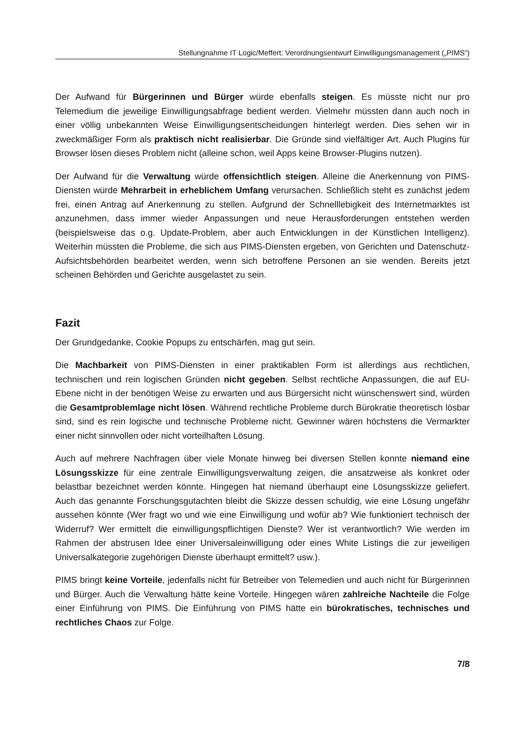Stellungnahme IT Logic/Meffert: Verordnungsentwurf Einwilligungsmanagement („PIMS“)
Der Aufwand für Bürgerinnen und Bürger würde ebenfalls steigen. Es müsste nicht nur pro Telemedium die jeweilige Einwilligungsabfrage bedient werden. Vielmehr müssten dann auch noch in einer völlig unbekannten Weise Einwilligungsentscheidungen hinterlegt werden. Dies sehen wir in zweckmäßiger Form als praktisch nicht realisierbar. Die Gründe sind vielfältiger Art. Auch Plugins für Browser lösen dieses Problem nicht (alleine schon, weil Apps keine Browser-Plugins nutzen).
Der Aufwand für die Verwaltung würde offensichtlich steigen. Alleine die Anerkennung von PIMS-Diensten würde Mehrarbeit in erheblichem Umfang verursachen. Schließlich steht es zunächst jedem frei, einen Antrag auf Anerkennung zu stellen. Aufgrund der Schnelllebigkeit des Internetmarktes ist anzunehmen, dass immer wieder Anpassungen und neue Herausforderungen entstehen werden (beispielsweise das o.g. Update-Problem, aber auch Entwicklungen in der Künstlichen Intelligenz). Weiterhin müssten die Probleme, die sich aus PIMS-Diensten ergeben, von Gerichten und Datenschutz-Aufsichtsbehörden bearbeitet werden, wenn sich betroffene Personen an sie wenden. Bereits jetzt scheinen Behörden und Gerichte ausgelastet zu sein.
Fazit
Der Grundgedanke, Cookie Popups zu entschärfen, mag gut sein.
Die Machbarkeit von PIMS-Diensten in einer praktikablen Form ist allerdings aus rechtlichen, technischen und rein logischen Gründen nicht gegeben. Selbst rechtliche Anpassungen, die auf EU-Ebene nicht in der benötigen Weise zu erwarten und aus Bürgersicht nicht wünschenswert sind, würden die Gesamtproblemlage nicht lösen. Während rechtliche Probleme durch Bürokratie theoretisch lösbar sind, sind es rein logische und technische Probleme nicht. Gewinner wären höchstens die Vermarkter einer nicht sinnvollen oder nicht vorteilhaften Lösung.
Auch auf mehrere Nachfragen über viele Monate hinweg bei diversen Stellen konnte niemand eine Lösungsskizze für eine zentrale Einwilligungsverwaltung zeigen, die ansatzweise als konkret oder belastbar bezeichnet werden könnte. Hingegen hat niemand überhaupt eine Lösungsskizze geliefert. Auch das genannte Forschungsgutachten bleibt die Skizze dessen schuldig, wie eine Lösung ungefähr aussehen könnte (Wer fragt wo und wie eine Einwilligung und wofür ab? Wie funktioniert technisch der Widerruf? Wer ermittelt die einwilligungspflichtigen Dienste? Wer ist verantwortlich? Wie werden im Rahmen der abstrusen Idee einer Universaleinwilligung oder eines White Listings die zur jeweiligen Universalkategorie zugehörigen Dienste überhaupt ermittelt? usw.).
PIMS bringt keine Vorteile, jedenfalls nicht für Betreiber von Telemedien und auch nicht für Bürgerinnen und Bürger. Auch die Verwaltung hätte keine Vorteile. Hingegen wären zahlreiche Nachteile die Folge einer Einführung von PIMS. Die Einführung von PIMS hätte ein bürokratisches, technisches und rechtliches Chaos zur Folge.
7/8